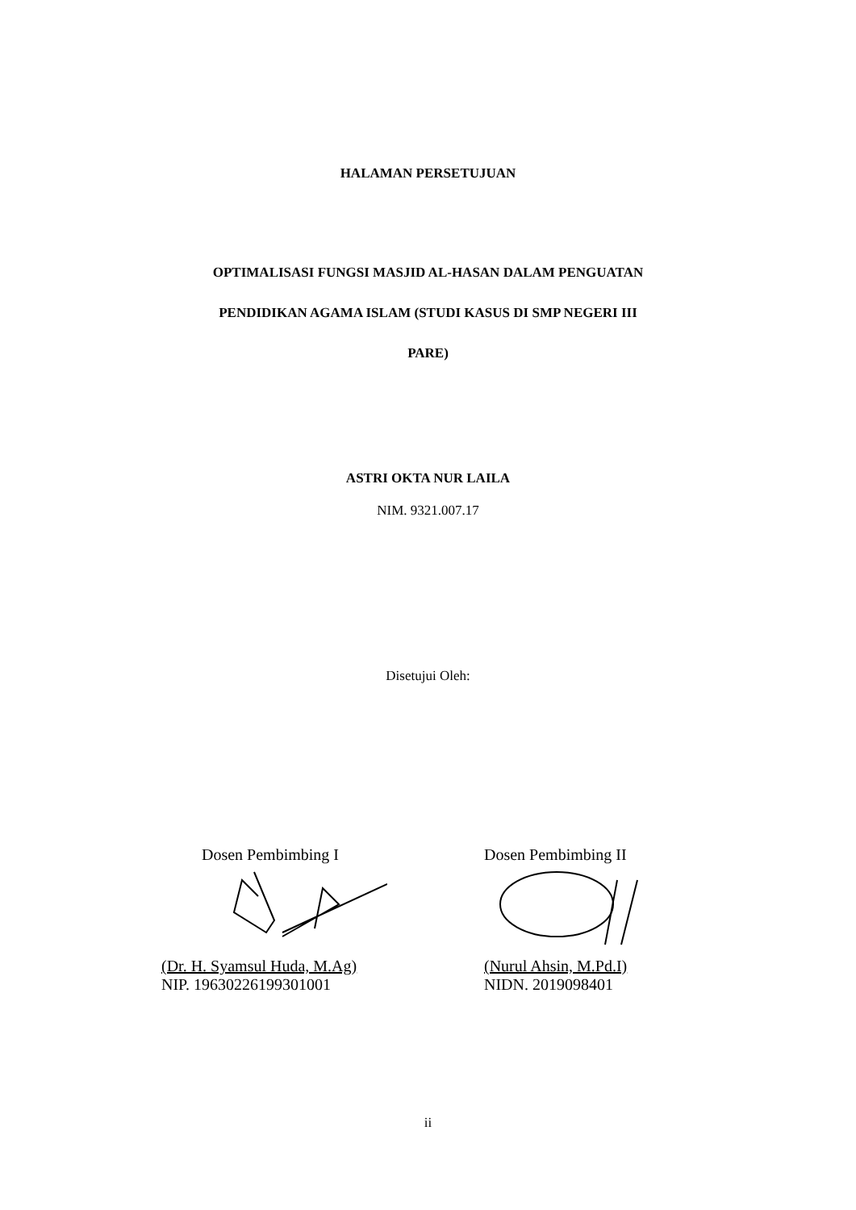HALAMAN PERSETUJUAN
OPTIMALISASI FUNGSI MASJID AL-HASAN DALAM PENGUATAN
PENDIDIKAN AGAMA ISLAM (STUDI KASUS DI SMP NEGERI III
PARE)
ASTRI OKTA NUR LAILA
NIM. 9321.007.17
Disetujui Oleh:
Dosen Pembimbing I
(Dr. H. Syamsul Huda, M.Ag)
NIP. 196302261993010​01
Dosen Pembimbing II
(Nurul Ahsin, M.Pd.I)
NIDN. 2019098401
ii